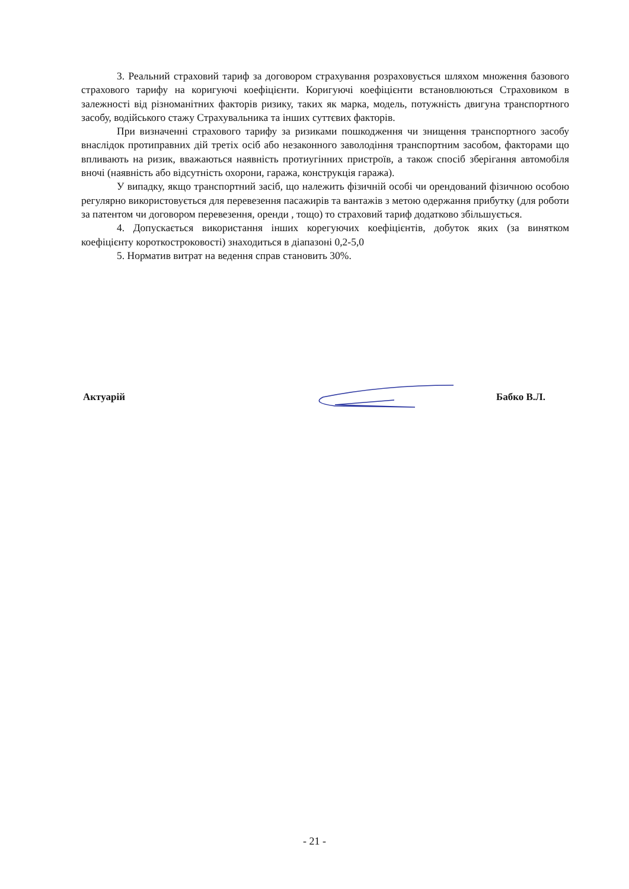3. Реальний страховий тариф за договором страхування розраховується шляхом множення базового страхового тарифу на коригуючі коефіцієнти. Коригуючі коефіцієнти встановлюються Страховиком в залежності від різноманітних факторів ризику, таких як марка, модель, потужність двигуна транспортного засобу, водійського стажу Страхувальника та інших суттєвих факторів.
При визначенні страхового тарифу за ризиками пошкодження чи знищення транспортного засобу внаслідок протиправних дій третіх осіб або незаконного заволодіння транспортним засобом, факторами що впливають на ризик, вважаються наявність протиугінних пристроїв, а також спосіб зберігання автомобіля вночі (наявність або відсутність охорони, гаража, конструкція гаража).
У випадку, якщо транспортний засіб, що належить фізичній особі чи орендований фізичною особою регулярно використовується для перевезення пасажирів та вантажів з метою одержання прибутку (для роботи за патентом чи договором перевезення, оренди , тощо) то страховий тариф додатково збільшується.
4. Допускається використання інших корегуючих коефіцієнтів, добуток яких (за винятком коефіцієнту короткостроковості) знаходиться в діапазоні 0,2-5,0
5. Норматив витрат на ведення справ становить 30%.
Актуарій Бабко В.Л.
- 21 -